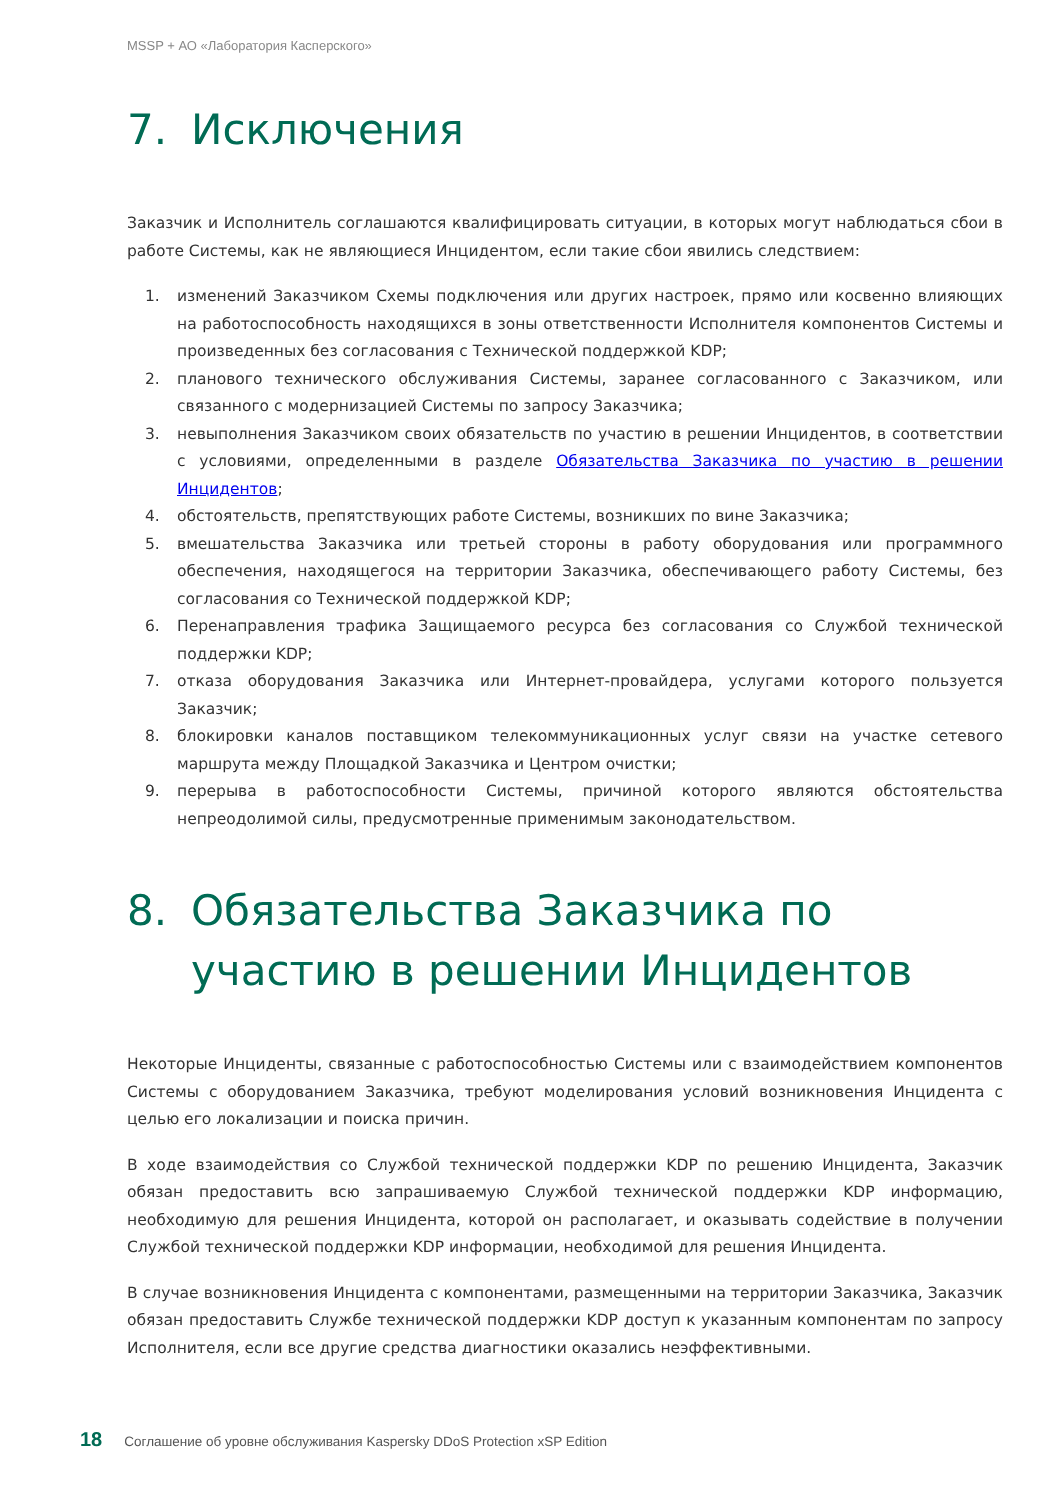MSSP + АО «Лаборатория Касперского»
7. Исключения
Заказчик и Исполнитель соглашаются квалифицировать ситуации, в которых могут наблюдаться сбои в работе Системы, как не являющиеся Инцидентом, если такие сбои явились следствием:
1. изменений Заказчиком Схемы подключения или других настроек, прямо или косвенно влияющих на работоспособность находящихся в зоны ответственности Исполнителя компонентов Системы и произведенных без согласования с Технической поддержкой KDP;
2. планового технического обслуживания Системы, заранее согласованного с Заказчиком, или связанного с модернизацией Системы по запросу Заказчика;
3. невыполнения Заказчиком своих обязательств по участию в решении Инцидентов, в соответствии с условиями, определенными в разделе Обязательства Заказчика по участию в решении Инцидентов;
4. обстоятельств, препятствующих работе Системы, возникших по вине Заказчика;
5. вмешательства Заказчика или третьей стороны в работу оборудования или программного обеспечения, находящегося на территории Заказчика, обеспечивающего работу Системы, без согласования со Технической поддержкой KDP;
6. Перенаправления трафика Защищаемого ресурса без согласования со Службой технической поддержки KDP;
7. отказа оборудования Заказчика или Интернет-провайдера, услугами которого пользуется Заказчик;
8. блокировки каналов поставщиком телекоммуникационных услуг связи на участке сетевого маршрута между Площадкой Заказчика и Центром очистки;
9. перерыва в работоспособности Системы, причиной которого являются обстоятельства непреодолимой силы, предусмотренные применимым законодательством.
8. Обязательства Заказчика по участию в решении Инцидентов
Некоторые Инциденты, связанные с работоспособностью Системы или с взаимодействием компонентов Системы с оборудованием Заказчика, требуют моделирования условий возникновения Инцидента с целью его локализации и поиска причин.
В ходе взаимодействия со Службой технической поддержки KDP по решению Инцидента, Заказчик обязан предоставить всю запрашиваемую Службой технической поддержки KDP информацию, необходимую для решения Инцидента, которой он располагает, и оказывать содействие в получении Службой технической поддержки KDP информации, необходимой для решения Инцидента.
В случае возникновения Инцидента с компонентами, размещенными на территории Заказчика, Заказчик обязан предоставить Службе технической поддержки KDP доступ к указанным компонентам по запросу Исполнителя, если все другие средства диагностики оказались неэффективными.
18 Соглашение об уровне обслуживания Kaspersky DDoS Protection xSP Edition